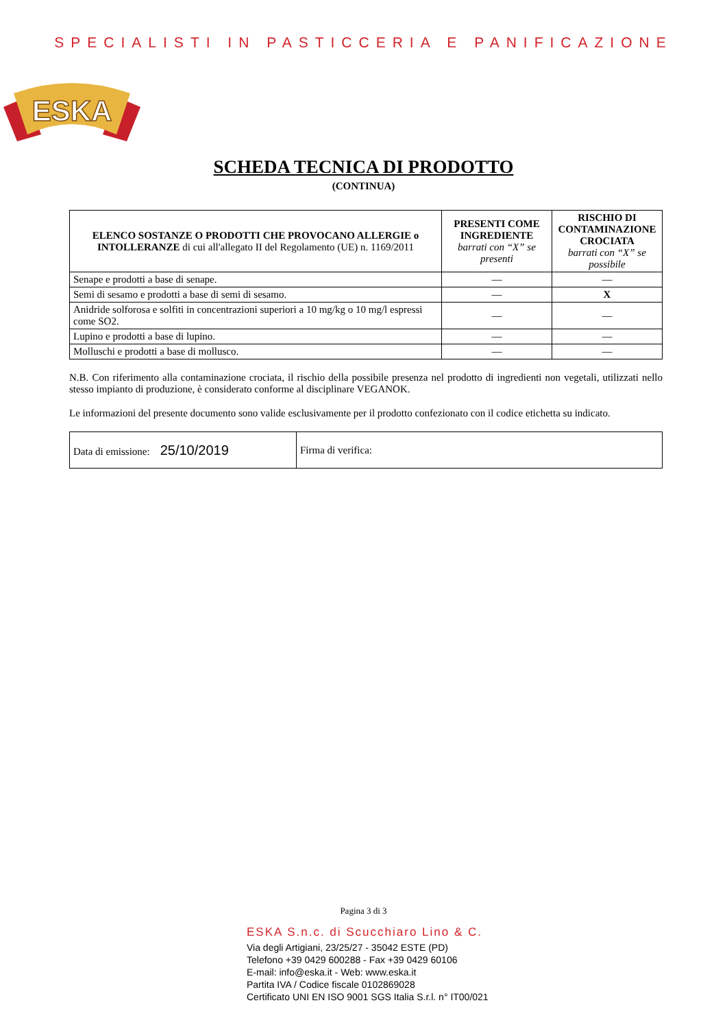SPECIALISTI IN PASTICCERIA E PANIFICAZIONE
ESKA
SCHEDA TECNICA DI PRODOTTO
(CONTINUA)
| ELENCO SOSTANZE O PRODOTTI CHE PROVOCANO ALLERGIE o INTOLLERANZE di cui all'allegato II del Regolamento (UE) n. 1169/2011 | PRESENTI COME INGREDIENTE barrati con “X” se presenti | RISCHIO DI CONTAMINAZIONE CROCIATA barrati con “X” se possibile |
| --- | --- | --- |
| Senape e prodotti a base di senape. | — | — |
| Semi di sesamo e prodotti a base di semi di sesamo. | — | X |
| Anidride solforosa e solfiti in concentrazioni superiori a 10 mg/kg o 10 mg/l espressi come SO2. | — | — |
| Lupino e prodotti a base di lupino. | — | — |
| Molluschi e prodotti a base di mollusco. | — | — |
N.B. Con riferimento alla contaminazione crociata, il rischio della possibile presenza nel prodotto di ingredienti non vegetali, utilizzati nello stesso impianto di produzione, è considerato conforme al disciplinare VEGANOK.
Le informazioni del presente documento sono valide esclusivamente per il prodotto confezionato con il codice etichetta su indicato.
| Data di emissione: 25/10/2019 | Firma di verifica: |
Pagina 3 di 3
ESKA S.n.c. di Scucchiaro Lino & C.
Via degli Artigiani, 23/25/27 - 35042 ESTE (PD)
Telefono +39 0429 600288 - Fax +39 0429 60106
E-mail: info@eska.it - Web: www.eska.it
Partita IVA / Codice fiscale 0102869028
Certificato UNI EN ISO 9001 SGS Italia S.r.l. n° IT00/021